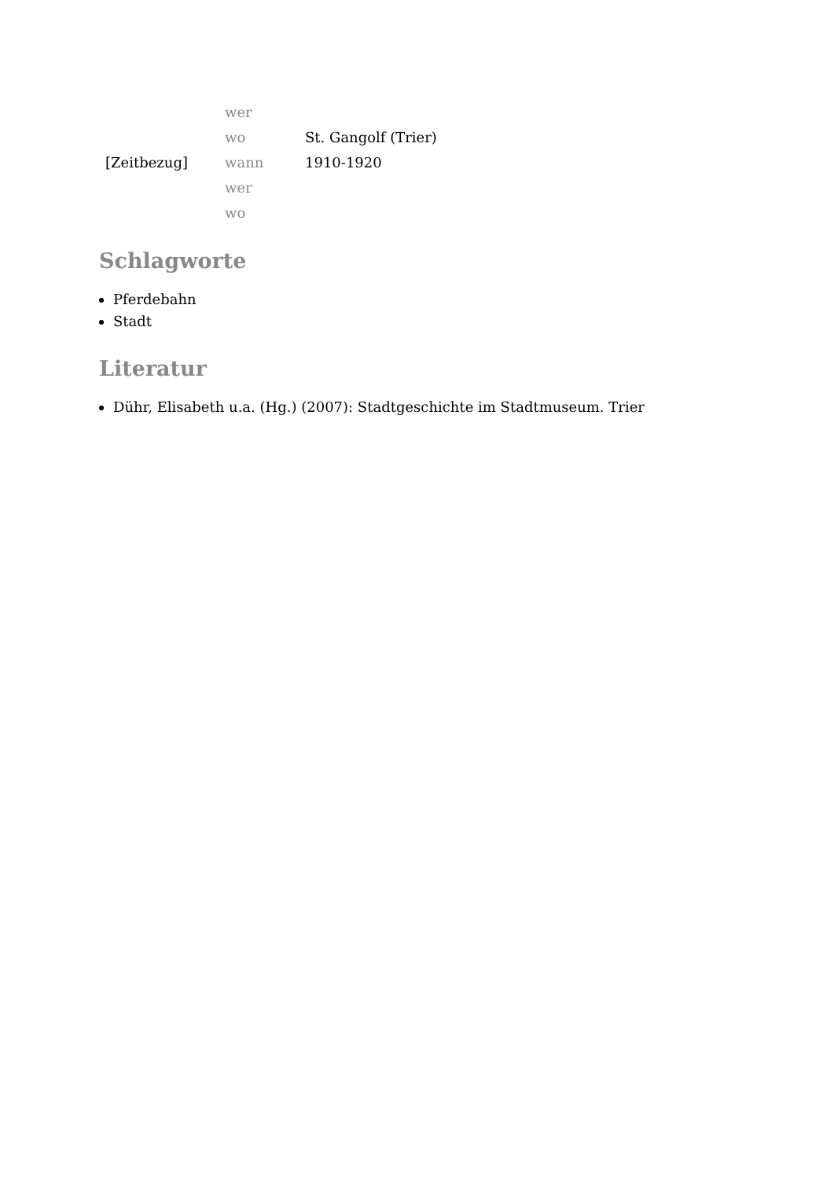| | wer | |
| | wo | St. Gangolf (Trier) |
| [Zeitbezug] | wann | 1910-1920 |
| | wer | |
| | wo | |
Schlagworte
Pferdebahn
Stadt
Literatur
Dühr, Elisabeth u.a. (Hg.) (2007): Stadtgeschichte im Stadtmuseum. Trier